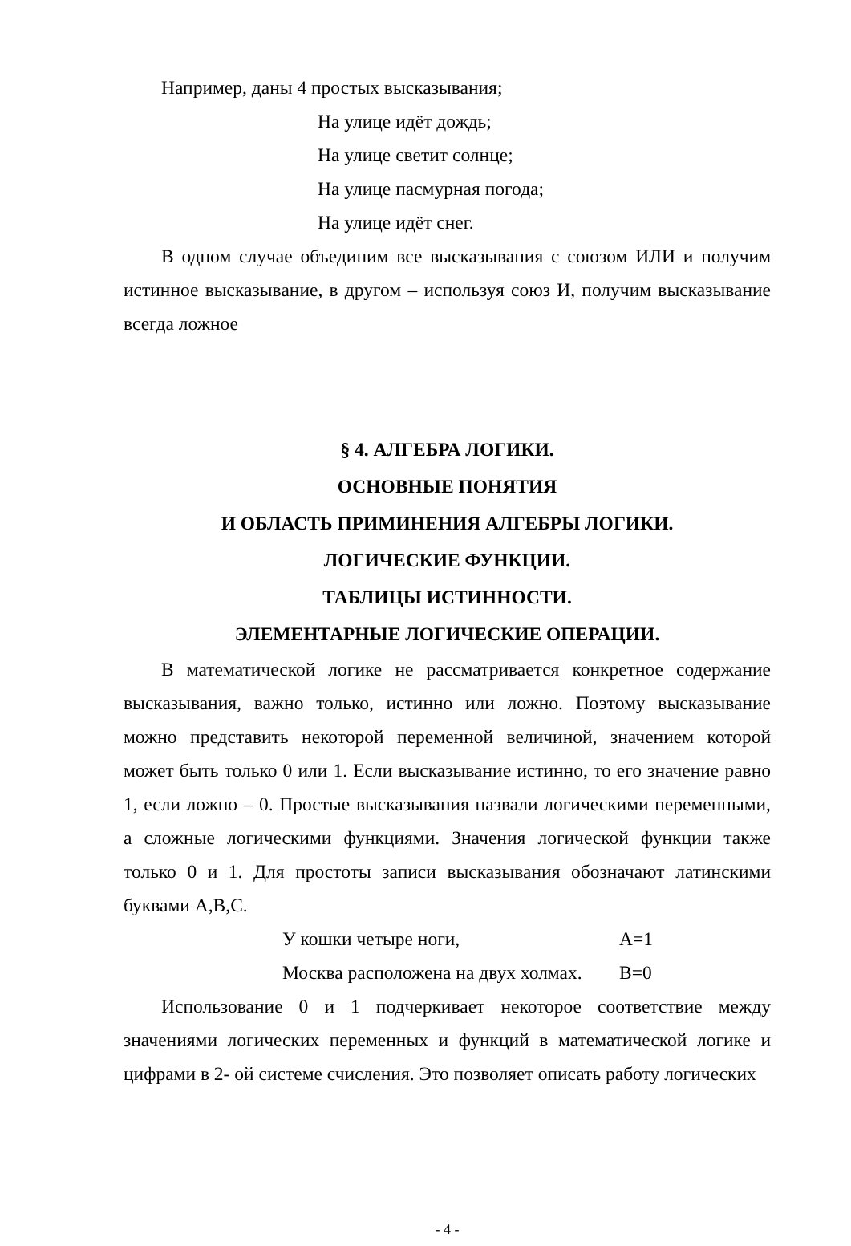Например, даны 4 простых высказывания;
На улице идёт дождь;
На улице светит солнце;
На улице пасмурная погода;
На улице идёт снег.
В одном случае объединим все высказывания с союзом ИЛИ и получим истинное высказывание, в другом – используя союз И, получим высказывание всегда ложное
§ 4. АЛГЕБРА ЛОГИКИ.
ОСНОВНЫЕ ПОНЯТИЯ
И ОБЛАСТЬ ПРИМИНЕНИЯ АЛГЕБРЫ ЛОГИКИ.
ЛОГИЧЕСКИЕ ФУНКЦИИ.
ТАБЛИЦЫ ИСТИННОСТИ.
ЭЛЕМЕНТАРНЫЕ ЛОГИЧЕСКИЕ ОПЕРАЦИИ.
В математической логике не рассматривается конкретное содержание высказывания, важно только, истинно или ложно. Поэтому высказывание можно представить некоторой переменной величиной, значением которой может быть только 0 или 1. Если высказывание истинно, то его значение равно 1, если ложно – 0. Простые высказывания назвали логическими переменными, а сложные логическими функциями. Значения логической функции также только 0 и 1. Для простоты записи высказывания обозначают латинскими буквами А,В,С.
У кошки четыре ноги, A=1
Москва расположена на двух холмах. B=0
Использование 0 и 1 подчеркивает некоторое соответствие между значениями логических переменных и функций в математической логике и цифрами в 2- ой системе счисления. Это позволяет описать работу логических
- 4 -